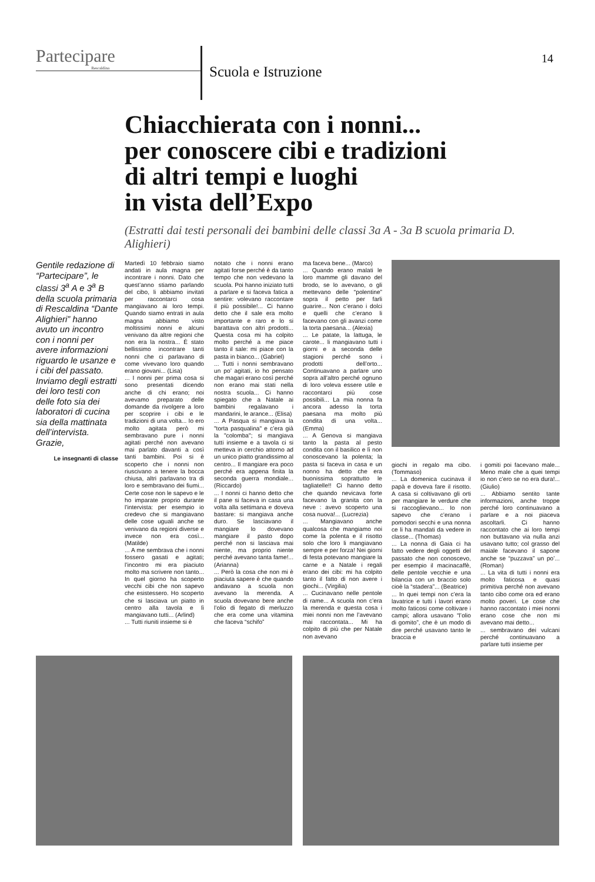Partecipare
Rescaldina
Scuola e Istruzione 14
Chiacchierata con i nonni...
per conoscere cibi e tradizioni
di altri tempi e luoghi
in vista dell’Expo
(Estratti dai testi personali dei bambini delle classi 3a A - 3a B scuola primaria D. Alighieri)
Gentile redazione di “Partecipare”, le classi 3<sup>a</sup> A e 3<sup>a</sup> B della scuola primaria di Rescaldina “Dante Alighieri” hanno avuto un incontro con i nonni per avere informazioni riguardo le usanze e i cibi del passato. Inviamo degli estratti dei loro testi con delle foto sia dei laboratori di cucina sia della mattinata dell’intervista. Grazie,
Le insegnanti di classe
Martedì 10 febbraio siamo andati in aula magna per incontrare i nonni. Dato che quest’anno stiamo parlando del cibo, li abbiamo invitati per raccontarci cosa mangiavano ai loro tempi. Quando siamo entrati in aula magna abbiamo visto moltissimi nonni e alcuni venivano da altre regioni che non era la nostra... È stato bellissimo incontrare tanti nonni che ci parlavano di come vivevano loro quando erano giovani... (Lisa)
... I nonni per prima cosa si sono presentati dicendo anche di chi erano; noi avevamo preparato delle domande da rivolgere a loro per scoprire i cibi e le tradizioni di una volta... Io ero molto agitata però mi sembravano pure i nonni agitati perché non avevano mai parlato davanti a così tanti bambini. Poi si è scoperto che i nonni non riuscivano a tenere la bocca chiusa, altri parlavano tra di loro e sembravano dei fiumi... Certe cose non le sapevo e le ho imparate proprio durante l’intervista: per esempio io credevo che si mangiavano delle cose uguali anche se venivano da regioni diverse e invece non era così... (Matilde)
... A me sembrava che i nonni fossero gasati e agitati; l’incontro mi era piaciuto molto ma scrivere non tanto... In quel giorno ha scoperto vecchi cibi che non sapevo che esistessero. Ho scoperto che si lasciava un piatto in centro alla tavola e lì mangiavano tutti... (Arlind)
... Tutti riuniti insieme si è
notato che i nonni erano agitati forse perché è da tanto tempo che non vedevano la scuola. Poi hanno iniziato tutti a parlare e si faceva fatica a sentire: volevano raccontare il più possibile!... Ci hanno detto che il sale era molto importante e raro e lo si barattava con altri prodotti... Questa cosa mi ha colpito molto perché a me piace tanto il sale: mi piace con la pasta in bianco... (Gabriel)
... Tutti i nonni sembravano un po’ agitati, io ho pensato che magari erano così perché non erano mai stati nella nostra scuola... Ci hanno spiegato che a Natale ai bambini regalavano i mandarini, le arance... (Elisa)
... A Pasqua si mangiava la "torta pasqualina" e c’era già la "colomba"; si mangiava tutti insieme e a tavola ci si metteva in cerchio attorno ad un unico piatto grandissimo al centro... Il mangiare era poco perché era appena finita la seconda guerra mondiale... (Riccardo)
... I nonni ci hanno detto che il pane si faceva in casa una volta alla settimana e doveva bastare: si mangiava anche duro. Se lasciavano il mangiare lo dovevano mangiare il pasto dopo perché non si lasciava mai niente, ma proprio niente perché avevano tanta fame!... (Arianna)
... Però la cosa che non mi è piaciuta sapere è che quando andavano a scuola non avevano la merenda. A scuola dovevano bere anche l’olio di fegato di merluzzo che era come una vitamina che faceva “schifo”
ma faceva bene... (Marco)
... Quando erano malati le loro mamme gli davano del brodo, se lo avevano, o gli mettevano delle “polentine” sopra il petto per farli guarire... Non c’erano i dolci e quelli che c’erano li facevano con gli avanzi come la torta paesana... (Alexia)
... Le patate, la lattuga, le carote... li mangiavano tutti i giorni e a seconda delle stagioni perché sono i prodotti dell’orto... Continuavano a parlare uno sopra all’altro perché ognuno di loro voleva essere utile e raccontarci più cose possibili... La mia nonna fa ancora adesso la torta paesana ma molto più condita di una volta... (Emma)
... A Genova si mangiava tanto la pasta al pesto condita con il basilico e lì non conoscevano la polenta; la pasta si faceva in casa e un nonno ha detto che era buonissima soprattutto le tagliatelle!! Ci hanno detto che quando nevicava forte facevano la granita con la neve : avevo scoperto una cosa nuova!... (Lucrezia)
... Mangiavano anche qualcosa che mangiamo noi come la polenta e il risotto solo che loro li mangiavano sempre e per forza! Nei giorni di festa potevano mangiare la carne e a Natale i regali erano dei cibi: mi ha colpito tanto il fatto di non avere i giochi... (Virgilia)
... Cucinavano nelle pentole di rame... A scuola non c’era la merenda e questa cosa i miei nonni non me l’avevano mai raccontata... Mi ha colpito di più che per Natale non avevano
giochi in regalo ma cibo. (Tommaso)
... La domenica cucinava il papà e doveva fare il risotto. A casa si coltivavano gli orti per mangiare le verdure che si raccoglievano... Io non sapevo che c’erano i pomodori secchi e una nonna ce li ha mandati da vedere in classe... (Thomas)
... La nonna di Gaia ci ha fatto vedere degli oggetti del passato che non conoscevo, per esempio il macinacaffè, delle pentole vecchie e una bilancia con un braccio solo cioè la “stadera”... (Beatrice)
... In quei tempi non c’era la lavatrice e tutti i lavori erano molto faticosi come coltivare i campi; allora usavano “l’olio di gomito”, che è un modo di dire perché usavano tanto le braccia e
i gomiti poi facevano male... Meno male che a quei tempi io non c’ero se no era dura!... (Giulio)
... Abbiamo sentito tante informazioni, anche troppe perché loro continuavano a parlare e a noi piaceva ascoltarli. Ci hanno raccontato che ai loro tempi non buttavano via nulla anzi usavano tutto; col grasso del maiale facevano il sapone anche se “puzzava” un po’... (Roman)
... La vita di tutti i nonni era molto faticosa e quasi primitiva perché non avevano tanto cibo come ora ed erano molto poveri. Le cose che hanno raccontato i miei nonni erano cose che non mi avevano mai detto...
... sembravano dei vulcani perché continuavano a parlare tutti insieme per